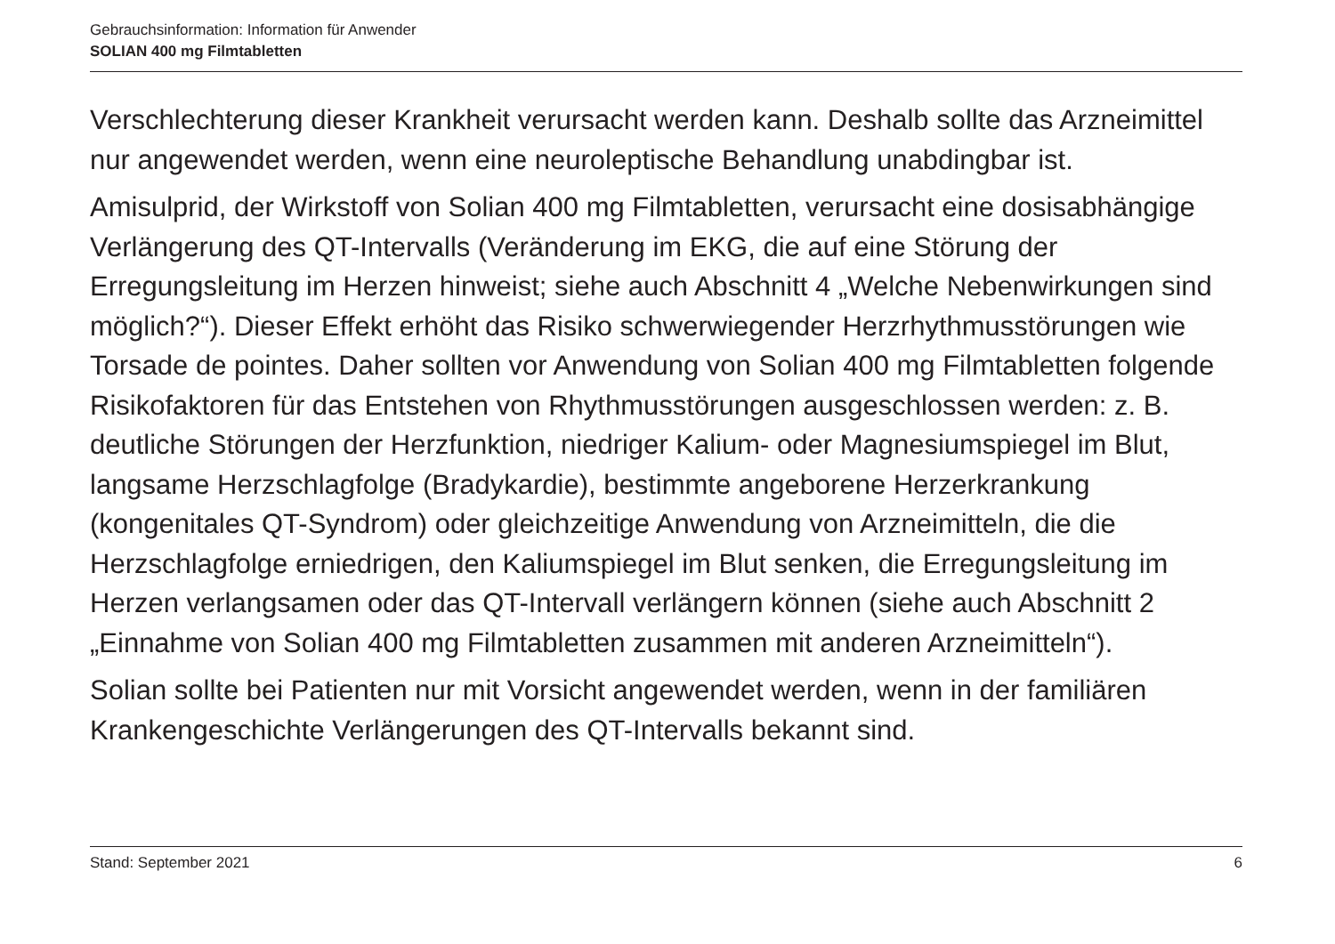Gebrauchsinformation: Information für Anwender
SOLIAN 400 mg Filmtabletten
Verschlechterung dieser Krankheit verursacht werden kann. Deshalb sollte das Arzneimittel nur angewendet werden, wenn eine neuroleptische Behandlung unabdingbar ist.
Amisulprid, der Wirkstoff von Solian 400 mg Filmtabletten, verursacht eine dosisabhängige Verlängerung des QT-Intervalls (Veränderung im EKG, die auf eine Störung der Erregungsleitung im Herzen hinweist; siehe auch Abschnitt 4 „Welche Nebenwirkungen sind möglich?“). Dieser Effekt erhöht das Risiko schwerwiegender Herzrhythmusstörungen wie Torsade de pointes. Daher sollten vor Anwendung von Solian 400 mg Filmtabletten folgende Risikofaktoren für das Entstehen von Rhythmusstörungen ausgeschlossen werden: z. B. deutliche Störungen der Herzfunktion, niedriger Kalium- oder Magnesiumspiegel im Blut, langsame Herzschlagfolge (Bradykardie), bestimmte angeborene Herzerkrankung (kongenitales QT-Syndrom) oder gleichzeitige Anwendung von Arzneimitteln, die die Herzschlagfolge erniedrigen, den Kaliumspiegel im Blut senken, die Erregungsleitung im Herzen verlangsamen oder das QT-Intervall verlängern können (siehe auch Abschnitt 2 „Einnahme von Solian 400 mg Filmtabletten zusammen mit anderen Arzneimitteln“).
Solian sollte bei Patienten nur mit Vorsicht angewendet werden, wenn in der familiären Krankengeschichte Verlängerungen des QT-Intervalls bekannt sind.
Stand: September 2021 6